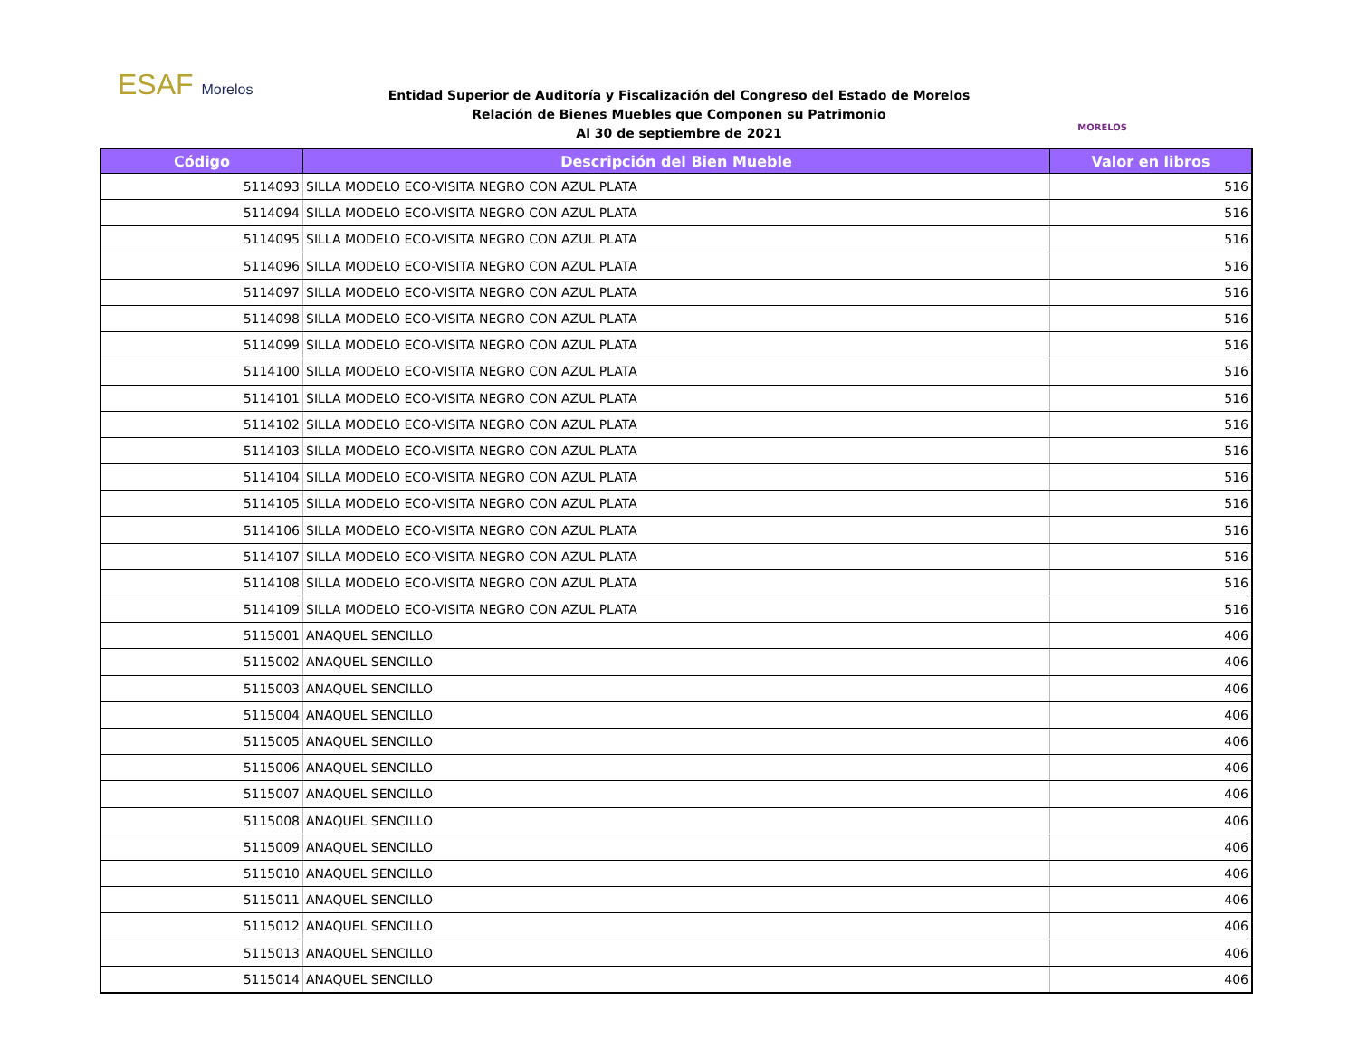ESAF Morelos
Entidad Superior de Auditoría y Fiscalización del Congreso del Estado de Morelos
Relación de Bienes Muebles que Componen su Patrimonio
Al 30 de septiembre de 2021
MORELOS
| Código | Descripción del Bien Mueble | Valor en libros |
| --- | --- | --- |
| 5114093 | SILLA MODELO ECO-VISITA NEGRO CON AZUL PLATA | 516 |
| 5114094 | SILLA MODELO ECO-VISITA NEGRO CON AZUL PLATA | 516 |
| 5114095 | SILLA MODELO ECO-VISITA NEGRO CON AZUL PLATA | 516 |
| 5114096 | SILLA MODELO ECO-VISITA NEGRO CON AZUL PLATA | 516 |
| 5114097 | SILLA MODELO ECO-VISITA NEGRO CON AZUL PLATA | 516 |
| 5114098 | SILLA MODELO ECO-VISITA NEGRO CON AZUL PLATA | 516 |
| 5114099 | SILLA MODELO ECO-VISITA NEGRO CON AZUL PLATA | 516 |
| 5114100 | SILLA MODELO ECO-VISITA NEGRO CON AZUL PLATA | 516 |
| 5114101 | SILLA MODELO ECO-VISITA NEGRO CON AZUL PLATA | 516 |
| 5114102 | SILLA MODELO ECO-VISITA NEGRO CON AZUL PLATA | 516 |
| 5114103 | SILLA MODELO ECO-VISITA NEGRO CON AZUL PLATA | 516 |
| 5114104 | SILLA MODELO ECO-VISITA NEGRO CON AZUL PLATA | 516 |
| 5114105 | SILLA MODELO ECO-VISITA NEGRO CON AZUL PLATA | 516 |
| 5114106 | SILLA MODELO ECO-VISITA NEGRO CON AZUL PLATA | 516 |
| 5114107 | SILLA MODELO ECO-VISITA NEGRO CON AZUL PLATA | 516 |
| 5114108 | SILLA MODELO ECO-VISITA NEGRO CON AZUL PLATA | 516 |
| 5114109 | SILLA MODELO ECO-VISITA NEGRO CON AZUL PLATA | 516 |
| 5115001 | ANAQUEL SENCILLO | 406 |
| 5115002 | ANAQUEL SENCILLO | 406 |
| 5115003 | ANAQUEL SENCILLO | 406 |
| 5115004 | ANAQUEL SENCILLO | 406 |
| 5115005 | ANAQUEL SENCILLO | 406 |
| 5115006 | ANAQUEL SENCILLO | 406 |
| 5115007 | ANAQUEL SENCILLO | 406 |
| 5115008 | ANAQUEL SENCILLO | 406 |
| 5115009 | ANAQUEL SENCILLO | 406 |
| 5115010 | ANAQUEL SENCILLO | 406 |
| 5115011 | ANAQUEL SENCILLO | 406 |
| 5115012 | ANAQUEL SENCILLO | 406 |
| 5115013 | ANAQUEL SENCILLO | 406 |
| 5115014 | ANAQUEL SENCILLO | 406 |